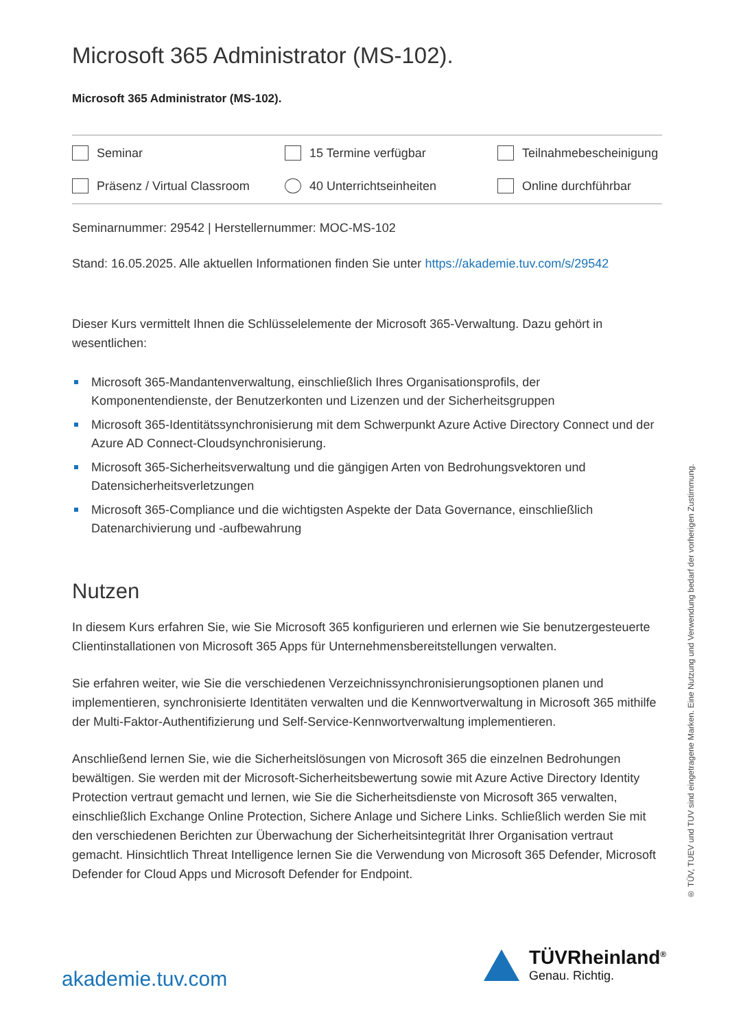Microsoft 365 Administrator (MS-102).
Microsoft 365 Administrator (MS-102).
Seminar 15 Termine verfügbar Teilnahmebescheinigung Präsenz / Virtual Classroom 40 Unterrichtseinheiten Online durchführbar
Seminarnummer: 29542 | Herstellernummer: MOC-MS-102
Stand: 16.05.2025. Alle aktuellen Informationen finden Sie unter https://akademie.tuv.com/s/29542
Dieser Kurs vermittelt Ihnen die Schlüsselelemente der Microsoft 365-Verwaltung. Dazu gehört in wesentlichen:
Microsoft 365-Mandantenverwaltung, einschließlich Ihres Organisationsprofils, der Komponentendienste, der Benutzerkonten und Lizenzen und der Sicherheitsgruppen
Microsoft 365-Identitätssynchronisierung mit dem Schwerpunkt Azure Active Directory Connect und der Azure AD Connect-Cloudsynchronisierung.
Microsoft 365-Sicherheitsverwaltung und die gängigen Arten von Bedrohungsvektoren und Datensicherheitsverletzungen
Microsoft 365-Compliance und die wichtigsten Aspekte der Data Governance, einschließlich Datenarchivierung und -aufbewahrung
Nutzen
In diesem Kurs erfahren Sie, wie Sie Microsoft 365 konfigurieren und erlernen wie Sie benutzergesteuerte Clientinstallationen von Microsoft 365 Apps für Unternehmensbereitstellungen verwalten.
Sie erfahren weiter, wie Sie die verschiedenen Verzeichnissynchronisierungsoptionen planen und implementieren, synchronisierte Identitäten verwalten und die Kennwortverwaltung in Microsoft 365 mithilfe der Multi-Faktor-Authentifizierung und Self-Service-Kennwortverwaltung implementieren.
Anschließend lernen Sie, wie die Sicherheitslösungen von Microsoft 365 die einzelnen Bedrohungen bewältigen. Sie werden mit der Microsoft-Sicherheitsbewertung sowie mit Azure Active Directory Identity Protection vertraut gemacht und lernen, wie Sie die Sicherheitsdienste von Microsoft 365 verwalten, einschließlich Exchange Online Protection, Sichere Anlage und Sichere Links. Schließlich werden Sie mit den verschiedenen Berichten zur Überwachung der Sicherheitsintegrität Ihrer Organisation vertraut gemacht. Hinsichtlich Threat Intelligence lernen Sie die Verwendung von Microsoft 365 Defender, Microsoft Defender for Cloud Apps und Microsoft Defender for Endpoint.
® TÜV, TUEV und TUV sind eingetragene Marken. Eine Nutzung und Verwendung bedarf der vorherigen Zustimmung.
akademie.tuv.com
TÜVRheinland<sup>®</sup>
Genau. Richtig.